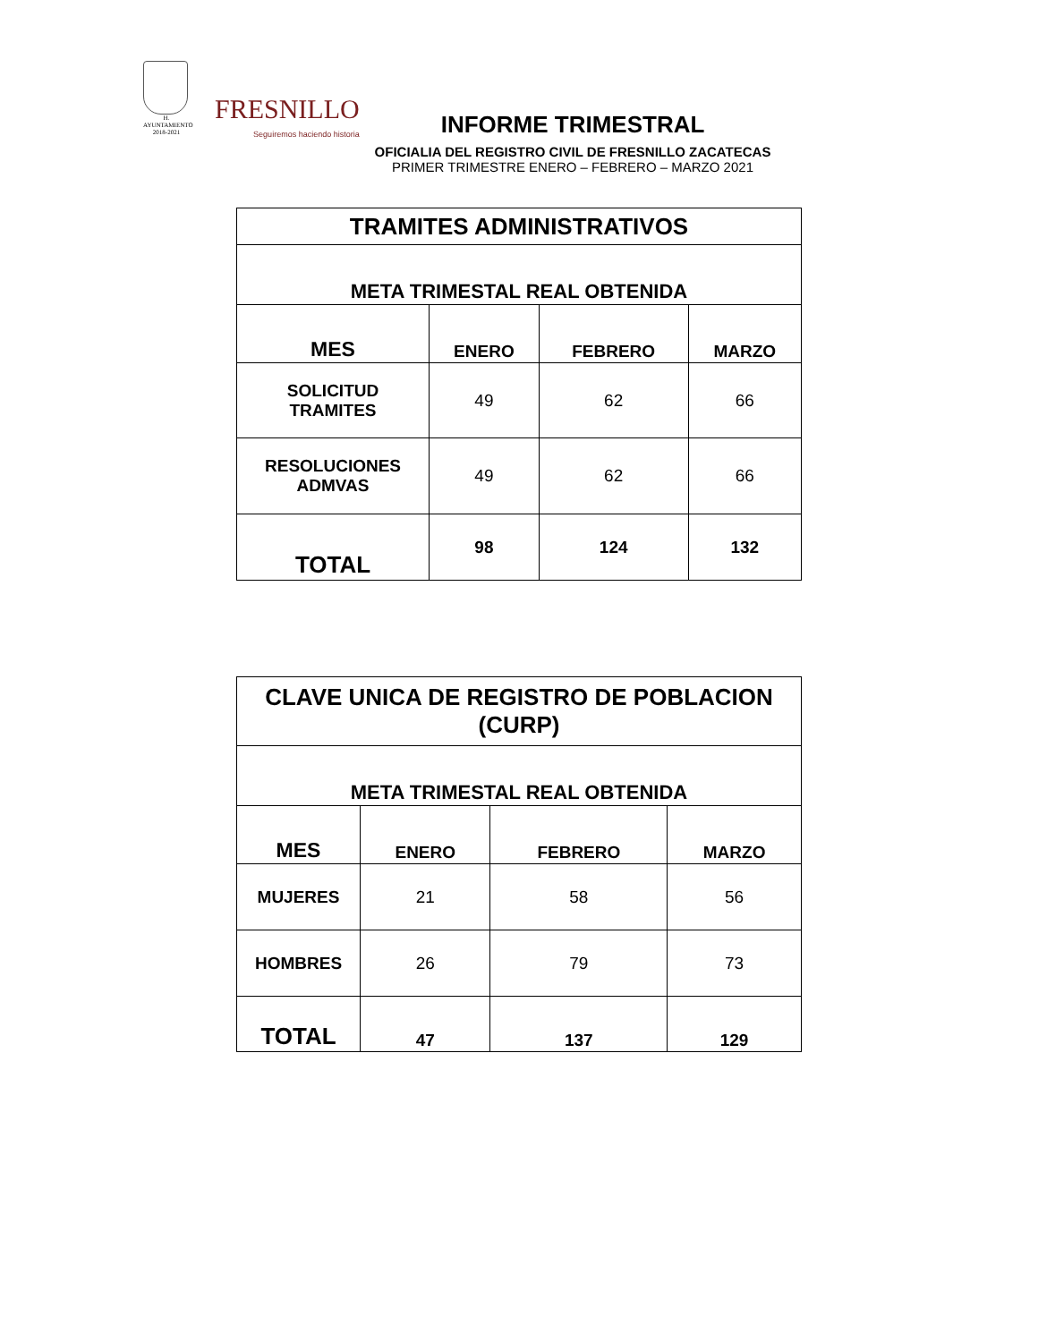H. AYUNTAMIENTO
2018-2021
FRESNILLO
Seguiremos haciendo historia
INFORME TRIMESTRAL
OFICIALIA DEL REGISTRO CIVIL DE FRESNILLO ZACATECAS
PRIMER TRIMESTRE ENERO – FEBRERO – MARZO 2021
| TRAMITES ADMINISTRATIVOS | | | |
| --- | --- | --- | --- |
| META TRIMESTAL REAL OBTENIDA | | | |
| MES | ENERO | FEBRERO | MARZO |
| SOLICITUD TRAMITES | 49 | 62 | 66 |
| RESOLUCIONES ADMVAS | 49 | 62 | 66 |
| TOTAL | 98 | 124 | 132 |
| CLAVE UNICA DE REGISTRO DE POBLACION (CURP) | | | |
| --- | --- | --- | --- |
| META TRIMESTAL REAL OBTENIDA | | | |
| MES | ENERO | FEBRERO | MARZO |
| MUJERES | 21 | 58 | 56 |
| HOMBRES | 26 | 79 | 73 |
| TOTAL | 47 | 137 | 129 |